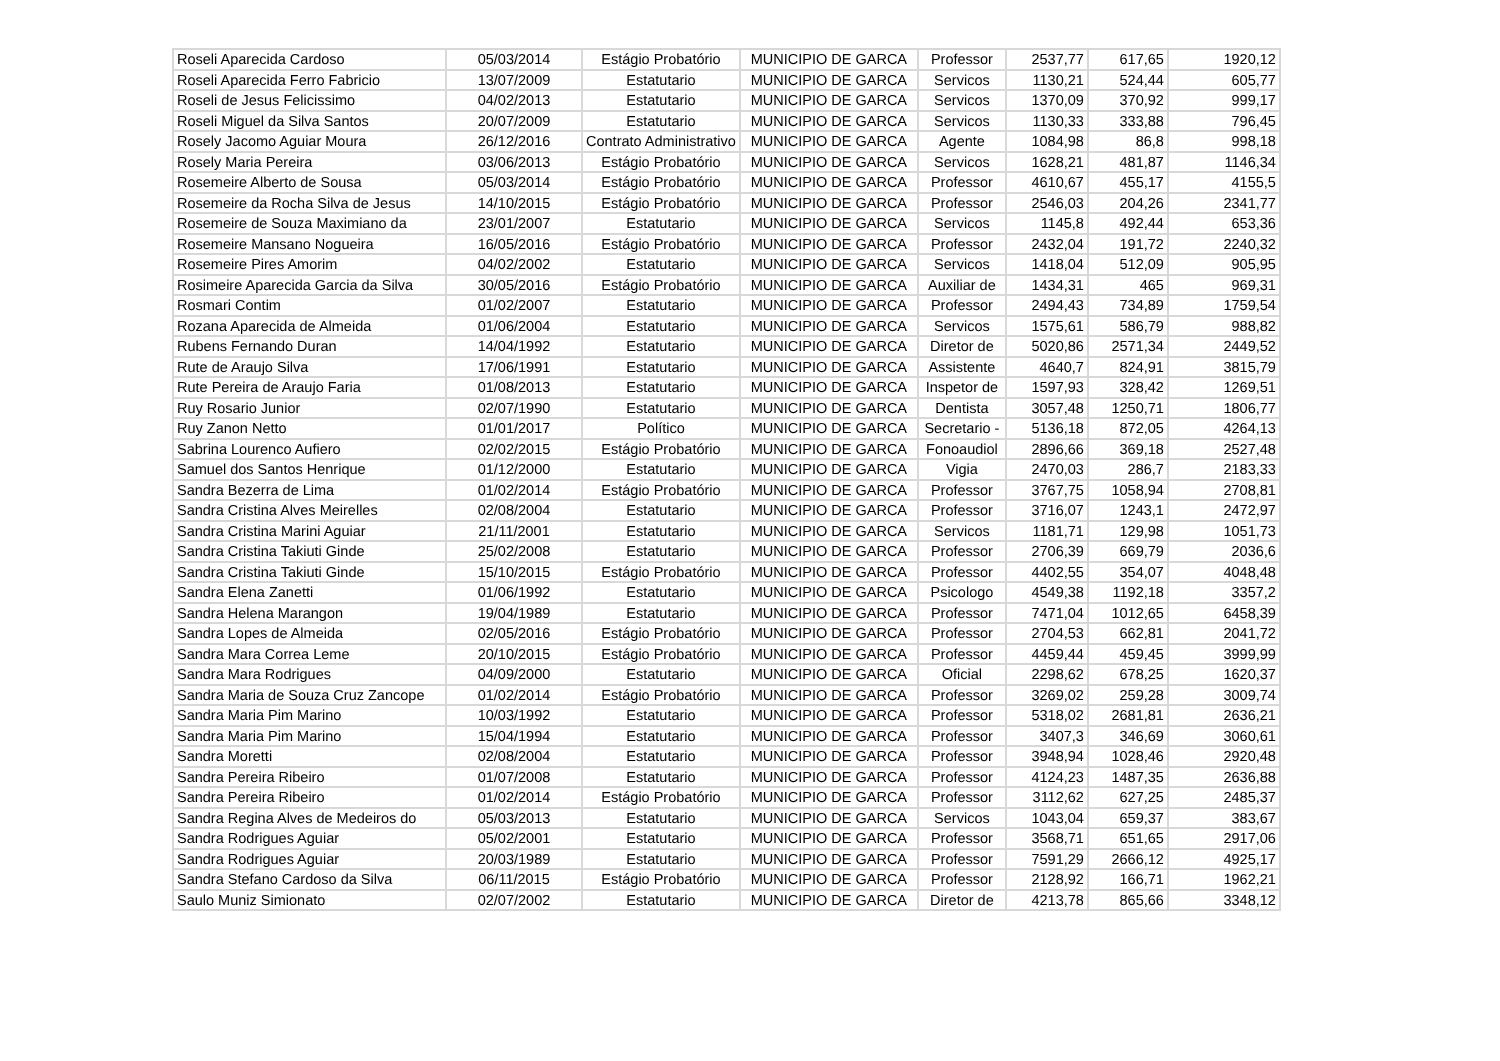| Roseli Aparecida Cardoso | 05/03/2014 | Estágio Probatório | MUNICIPIO DE GARCA | Professor | 2537,77 | 617,65 | 1920,12 |
| Roseli Aparecida Ferro Fabricio | 13/07/2009 | Estatutario | MUNICIPIO DE GARCA | Servicos | 1130,21 | 524,44 | 605,77 |
| Roseli de Jesus Felicissimo | 04/02/2013 | Estatutario | MUNICIPIO DE GARCA | Servicos | 1370,09 | 370,92 | 999,17 |
| Roseli Miguel da Silva Santos | 20/07/2009 | Estatutario | MUNICIPIO DE GARCA | Servicos | 1130,33 | 333,88 | 796,45 |
| Rosely Jacomo Aguiar Moura | 26/12/2016 | Contrato Administrativo | MUNICIPIO DE GARCA | Agente | 1084,98 | 86,8 | 998,18 |
| Rosely Maria Pereira | 03/06/2013 | Estágio Probatório | MUNICIPIO DE GARCA | Servicos | 1628,21 | 481,87 | 1146,34 |
| Rosemeire Alberto de Sousa | 05/03/2014 | Estágio Probatório | MUNICIPIO DE GARCA | Professor | 4610,67 | 455,17 | 4155,5 |
| Rosemeire da Rocha Silva de Jesus | 14/10/2015 | Estágio Probatório | MUNICIPIO DE GARCA | Professor | 2546,03 | 204,26 | 2341,77 |
| Rosemeire de Souza Maximiano da | 23/01/2007 | Estatutario | MUNICIPIO DE GARCA | Servicos | 1145,8 | 492,44 | 653,36 |
| Rosemeire Mansano Nogueira | 16/05/2016 | Estágio Probatório | MUNICIPIO DE GARCA | Professor | 2432,04 | 191,72 | 2240,32 |
| Rosemeire Pires Amorim | 04/02/2002 | Estatutario | MUNICIPIO DE GARCA | Servicos | 1418,04 | 512,09 | 905,95 |
| Rosimeire Aparecida Garcia da Silva | 30/05/2016 | Estágio Probatório | MUNICIPIO DE GARCA | Auxiliar de | 1434,31 | 465 | 969,31 |
| Rosmari Contim | 01/02/2007 | Estatutario | MUNICIPIO DE GARCA | Professor | 2494,43 | 734,89 | 1759,54 |
| Rozana Aparecida de Almeida | 01/06/2004 | Estatutario | MUNICIPIO DE GARCA | Servicos | 1575,61 | 586,79 | 988,82 |
| Rubens Fernando Duran | 14/04/1992 | Estatutario | MUNICIPIO DE GARCA | Diretor de | 5020,86 | 2571,34 | 2449,52 |
| Rute de Araujo Silva | 17/06/1991 | Estatutario | MUNICIPIO DE GARCA | Assistente | 4640,7 | 824,91 | 3815,79 |
| Rute Pereira de Araujo Faria | 01/08/2013 | Estatutario | MUNICIPIO DE GARCA | Inspetor de | 1597,93 | 328,42 | 1269,51 |
| Ruy Rosario Junior | 02/07/1990 | Estatutario | MUNICIPIO DE GARCA | Dentista | 3057,48 | 1250,71 | 1806,77 |
| Ruy Zanon Netto | 01/01/2017 | Político | MUNICIPIO DE GARCA | Secretario - | 5136,18 | 872,05 | 4264,13 |
| Sabrina Lourenco Aufiero | 02/02/2015 | Estágio Probatório | MUNICIPIO DE GARCA | Fonoaudiol | 2896,66 | 369,18 | 2527,48 |
| Samuel dos Santos Henrique | 01/12/2000 | Estatutario | MUNICIPIO DE GARCA | Vigia | 2470,03 | 286,7 | 2183,33 |
| Sandra Bezerra de Lima | 01/02/2014 | Estágio Probatório | MUNICIPIO DE GARCA | Professor | 3767,75 | 1058,94 | 2708,81 |
| Sandra Cristina Alves Meirelles | 02/08/2004 | Estatutario | MUNICIPIO DE GARCA | Professor | 3716,07 | 1243,1 | 2472,97 |
| Sandra Cristina Marini Aguiar | 21/11/2001 | Estatutario | MUNICIPIO DE GARCA | Servicos | 1181,71 | 129,98 | 1051,73 |
| Sandra Cristina Takiuti Ginde | 25/02/2008 | Estatutario | MUNICIPIO DE GARCA | Professor | 2706,39 | 669,79 | 2036,6 |
| Sandra Cristina Takiuti Ginde | 15/10/2015 | Estágio Probatório | MUNICIPIO DE GARCA | Professor | 4402,55 | 354,07 | 4048,48 |
| Sandra Elena Zanetti | 01/06/1992 | Estatutario | MUNICIPIO DE GARCA | Psicologo | 4549,38 | 1192,18 | 3357,2 |
| Sandra Helena Marangon | 19/04/1989 | Estatutario | MUNICIPIO DE GARCA | Professor | 7471,04 | 1012,65 | 6458,39 |
| Sandra Lopes de Almeida | 02/05/2016 | Estágio Probatório | MUNICIPIO DE GARCA | Professor | 2704,53 | 662,81 | 2041,72 |
| Sandra Mara Correa Leme | 20/10/2015 | Estágio Probatório | MUNICIPIO DE GARCA | Professor | 4459,44 | 459,45 | 3999,99 |
| Sandra Mara Rodrigues | 04/09/2000 | Estatutario | MUNICIPIO DE GARCA | Oficial | 2298,62 | 678,25 | 1620,37 |
| Sandra Maria de Souza Cruz Zancope | 01/02/2014 | Estágio Probatório | MUNICIPIO DE GARCA | Professor | 3269,02 | 259,28 | 3009,74 |
| Sandra Maria Pim Marino | 10/03/1992 | Estatutario | MUNICIPIO DE GARCA | Professor | 5318,02 | 2681,81 | 2636,21 |
| Sandra Maria Pim Marino | 15/04/1994 | Estatutario | MUNICIPIO DE GARCA | Professor | 3407,3 | 346,69 | 3060,61 |
| Sandra Moretti | 02/08/2004 | Estatutario | MUNICIPIO DE GARCA | Professor | 3948,94 | 1028,46 | 2920,48 |
| Sandra Pereira Ribeiro | 01/07/2008 | Estatutario | MUNICIPIO DE GARCA | Professor | 4124,23 | 1487,35 | 2636,88 |
| Sandra Pereira Ribeiro | 01/02/2014 | Estágio Probatório | MUNICIPIO DE GARCA | Professor | 3112,62 | 627,25 | 2485,37 |
| Sandra Regina Alves de Medeiros do | 05/03/2013 | Estatutario | MUNICIPIO DE GARCA | Servicos | 1043,04 | 659,37 | 383,67 |
| Sandra Rodrigues Aguiar | 05/02/2001 | Estatutario | MUNICIPIO DE GARCA | Professor | 3568,71 | 651,65 | 2917,06 |
| Sandra Rodrigues Aguiar | 20/03/1989 | Estatutario | MUNICIPIO DE GARCA | Professor | 7591,29 | 2666,12 | 4925,17 |
| Sandra Stefano Cardoso da Silva | 06/11/2015 | Estágio Probatório | MUNICIPIO DE GARCA | Professor | 2128,92 | 166,71 | 1962,21 |
| Saulo Muniz Simionato | 02/07/2002 | Estatutario | MUNICIPIO DE GARCA | Diretor de | 4213,78 | 865,66 | 3348,12 |